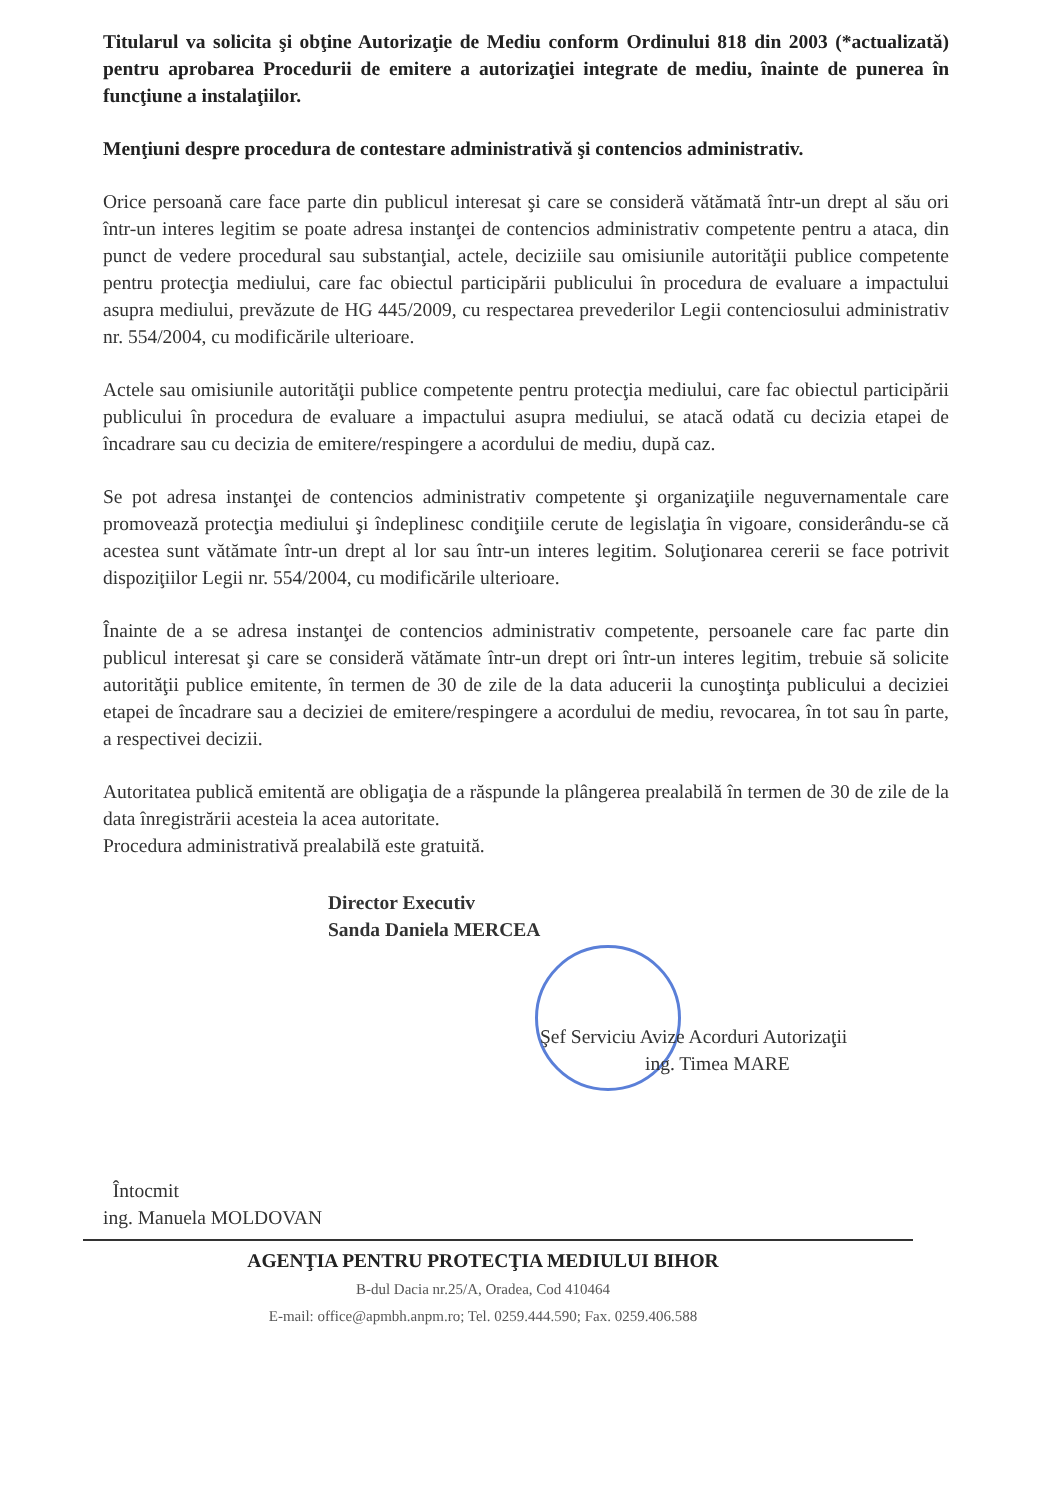Titularul va solicita şi obţine Autorizaţie de Mediu conform Ordinului 818 din 2003 (*actualizată) pentru aprobarea Procedurii de emitere a autorizaţiei integrate de mediu, înainte de punerea în funcţiune a instalaţiilor.
Menţiuni despre procedura de contestare administrativă şi contencios administrativ.
Orice persoană care face parte din publicul interesat şi care se consideră vătămată într-un drept al său ori într-un interes legitim se poate adresa instanţei de contencios administrativ competente pentru a ataca, din punct de vedere procedural sau substanţial, actele, deciziile sau omisiunile autorităţii publice competente pentru protecţia mediului, care fac obiectul participării publicului în procedura de evaluare a impactului asupra mediului, prevăzute de HG 445/2009, cu respectarea prevederilor Legii contenciosului administrativ nr. 554/2004, cu modificările ulterioare.
Actele sau omisiunile autorităţii publice competente pentru protecţia mediului, care fac obiectul participării publicului în procedura de evaluare a impactului asupra mediului, se atacă odată cu decizia etapei de încadrare sau cu decizia de emitere/respingere a acordului de mediu, după caz.
Se pot adresa instanţei de contencios administrativ competente şi organizaţiile neguvernamentale care promovează protecţia mediului şi îndeplinesc condiţiile cerute de legislaţia în vigoare, considerându-se că acestea sunt vătămate într-un drept al lor sau într-un interes legitim. Soluţionarea cererii se face potrivit dispoziţiilor Legii nr. 554/2004, cu modificările ulterioare.
Înainte de a se adresa instanţei de contencios administrativ competente, persoanele care fac parte din publicul interesat şi care se consideră vătămate într-un drept ori într-un interes legitim, trebuie să solicite autorităţii publice emitente, în termen de 30 de zile de la data aducerii la cunoştinţa publicului a deciziei etapei de încadrare sau a deciziei de emitere/respingere a acordului de mediu, revocarea, în tot sau în parte, a respectivei decizii.
Autoritatea publică emitentă are obligaţia de a răspunde la plângerea prealabilă în termen de 30 de zile de la data înregistrării acesteia la acea autoritate.
Procedura administrativă prealabilă este gratuită.
Director Executiv
Sanda Daniela MERCEA
Şef Serviciu Avize Acorduri Autorizaţii
ing. Timea MARE
Întocmit
ing. Manuela MOLDOVAN
AGENŢIA PENTRU PROTECŢIA MEDIULUI BIHOR
B-dul Dacia nr.25/A, Oradea, Cod 410464
E-mail: office@apmbh.anpm.ro; Tel. 0259.444.590; Fax. 0259.406.588